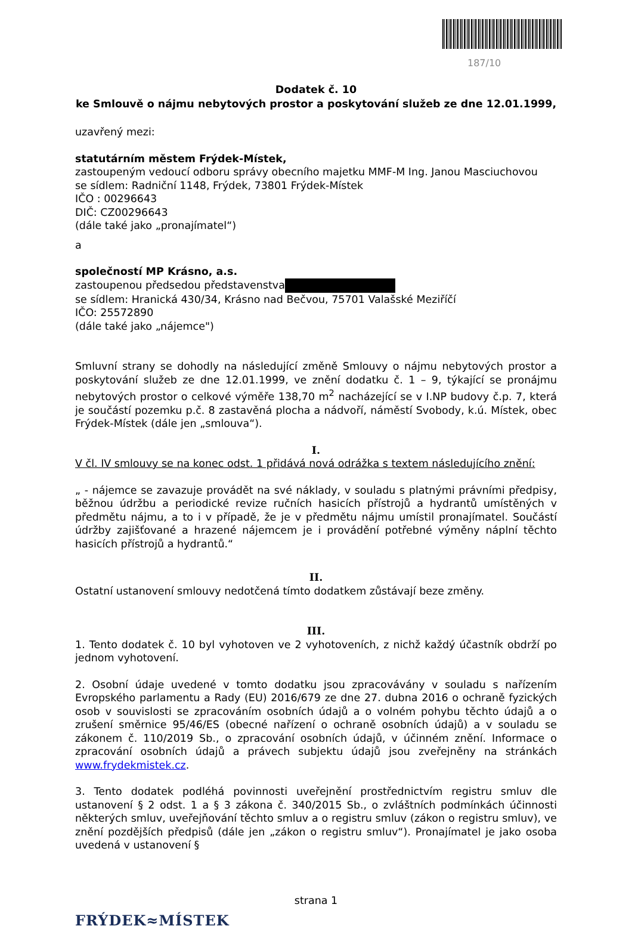187/10
Dodatek č. 10
ke Smlouvě o nájmu nebytových prostor a poskytování služeb ze dne 12.01.1999,
uzavřený mezi:
statutárním městem Frýdek-Místek,
zastoupeným vedoucí odboru správy obecního majetku MMF-M Ing. Janou Masciuchovou
se sídlem: Radniční 1148, Frýdek, 73801 Frýdek-Místek
IČO : 00296643
DIČ: CZ00296643
(dále také jako „pronajímatel“)
a
společností MP Krásno, a.s.
zastoupenou předsedou představenstva
se sídlem: Hranická 430/34, Krásno nad Bečvou, 75701 Valašské Meziříčí
IČO: 25572890
(dále také jako „nájemce")
Smluvní strany se dohodly na následující změně Smlouvy o nájmu nebytových prostor a poskytování služeb ze dne 12.01.1999, ve znění dodatku č. 1 – 9, týkající se pronájmu nebytových prostor o celkové výměře 138,70 m<sup>2</sup> nacházející se v I.NP budovy č.p. 7, která je součástí pozemku p.č. 8 zastavěná plocha a nádvoří, náměstí Svobody, k.ú. Místek, obec Frýdek-Místek (dále jen „smlouva“).
I.
V čl. IV smlouvy se na konec odst. 1 přidává nová odrážka s textem následujícího znění:
„ - nájemce se zavazuje provádět na své náklady, v souladu s platnými právními předpisy, běžnou údržbu a periodické revize ručních hasicích přístrojů a hydrantů umístěných v předmětu nájmu, a to i v případě, že je v předmětu nájmu umístil pronajímatel. Součástí údržby zajišťované a hrazené nájemcem je i provádění potřebné výměny náplní těchto hasicích přístrojů a hydrantů.“
II.
Ostatní ustanovení smlouvy nedotčená tímto dodatkem zůstávají beze změny.
III.
1. Tento dodatek č. 10 byl vyhotoven ve 2 vyhotoveních, z nichž každý účastník obdrží po jednom vyhotovení.
2. Osobní údaje uvedené v tomto dodatku jsou zpracovávány v souladu s nařízením Evropského parlamentu a Rady (EU) 2016/679 ze dne 27. dubna 2016 o ochraně fyzických osob v souvislosti se zpracováním osobních údajů a o volném pohybu těchto údajů a o zrušení směrnice 95/46/ES (obecné nařízení o ochraně osobních údajů) a v souladu se zákonem č. 110/2019 Sb., o zpracování osobních údajů, v účinném znění. Informace o zpracování osobních údajů a právech subjektu údajů jsou zveřejněny na stránkách www.frydekmistek.cz.
3. Tento dodatek podléhá povinnosti uveřejnění prostřednictvím registru smluv dle ustanovení § 2 odst. 1 a § 3 zákona č. 340/2015 Sb., o zvláštních podmínkách účinnosti některých smluv, uveřejňování těchto smluv a o registru smluv (zákon o registru smluv), ve znění pozdějších předpisů (dále jen „zákon o registru smluv“). Pronajímatel je jako osoba uvedená v ustanovení §
strana 1
FRÝDEK≈MÍSTEK